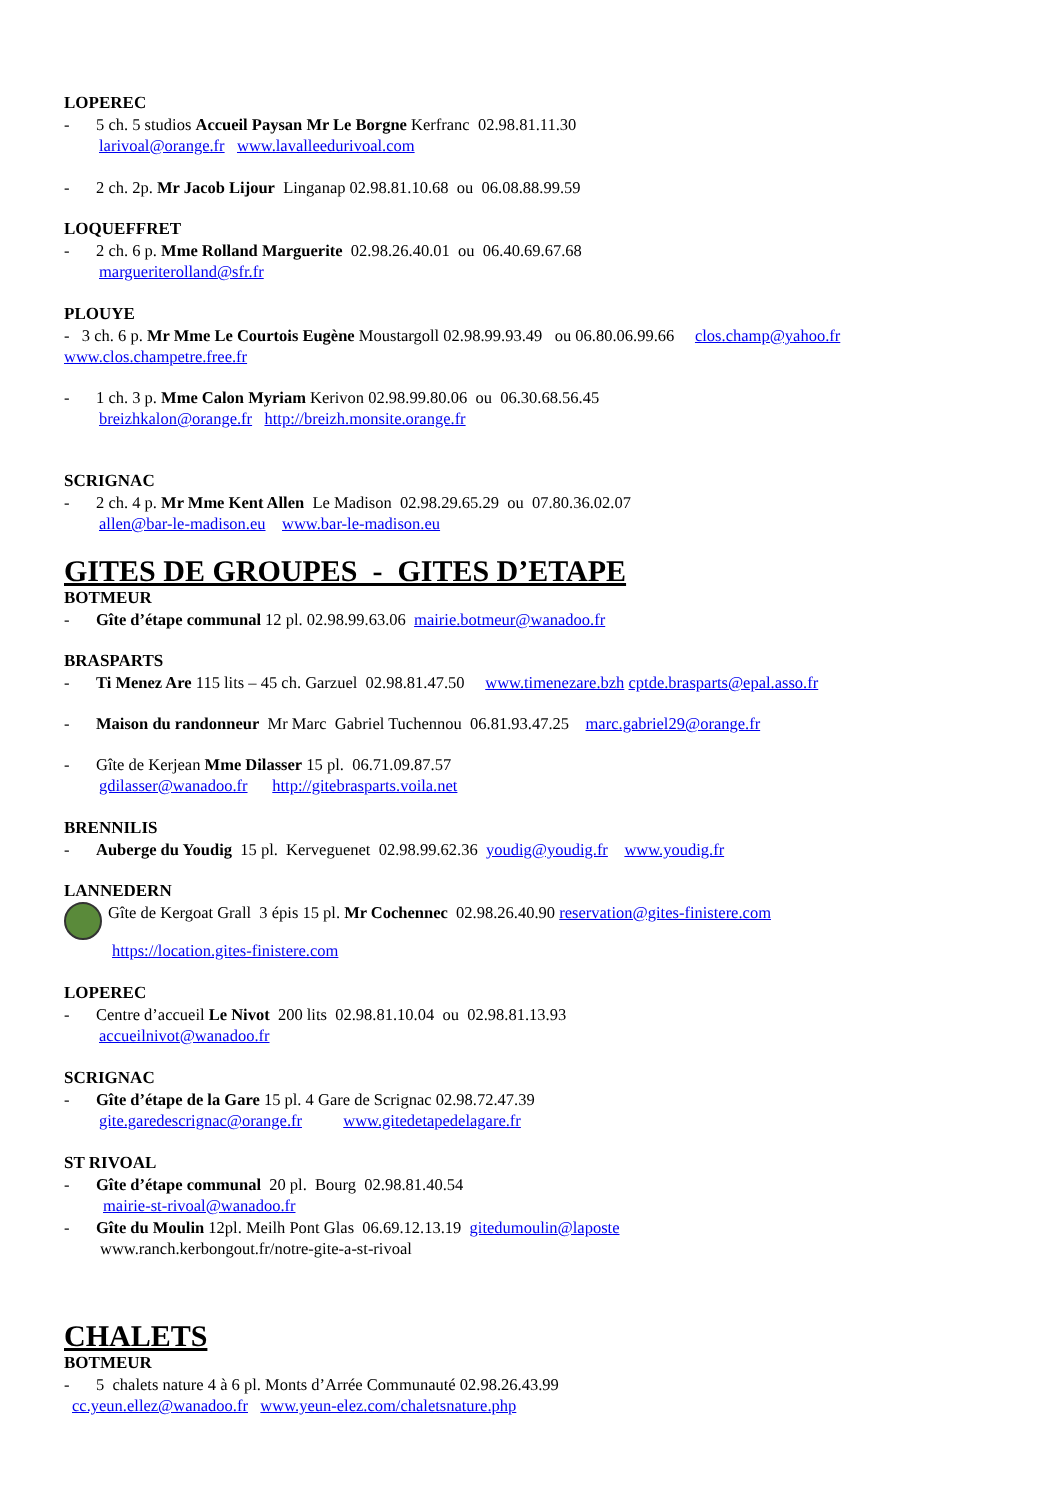LOPEREC
- 5 ch. 5 studios Accueil Paysan Mr Le Borgne Kerfranc 02.98.81.11.30
larivoal@orange.fr www.lavalleedurivoal.com
- 2 ch. 2p. Mr Jacob Lijour Linganap 02.98.81.10.68 ou 06.08.88.99.59
LOQUEFFRET
- 2 ch. 6 p. Mme Rolland Marguerite 02.98.26.40.01 ou 06.40.69.67.68
margueriterolland@sfr.fr
PLOUYE
- 3 ch. 6 p. Mr Mme Le Courtois Eugène Moustargoll 02.98.99.93.49 ou 06.80.06.99.66 clos.champ@yahoo.fr www.clos.champetre.free.fr
- 1 ch. 3 p. Mme Calon Myriam Kerivon 02.98.99.80.06 ou 06.30.68.56.45
breizhkalon@orange.fr http://breizh.monsite.orange.fr
SCRIGNAC
- 2 ch. 4 p. Mr Mme Kent Allen Le Madison 02.98.29.65.29 ou 07.80.36.02.07
allen@bar-le-madison.eu www.bar-le-madison.eu
GITES DE GROUPES - GITES D’ETAPE
BOTMEUR
- Gîte d’étape communal 12 pl. 02.98.99.63.06 mairie.botmeur@wanadoo.fr
BRASPARTS
- Ti Menez Are 115 lits – 45 ch. Garzuel 02.98.81.47.50 www.timenezare.bzh cptde.brasparts@epal.asso.fr
- Maison du randonneur Mr Marc Gabriel Tuchennou 06.81.93.47.25 marc.gabriel29@orange.fr
- Gîte de Kerjean Mme Dilasser 15 pl. 06.71.09.87.57
gdilasser@wanadoo.fr http://gitebrasparts.voila.net
BRENNILIS
- Auberge du Youdig 15 pl. Kerveguenet 02.98.99.62.36 youdig@youdig.fr www.youdig.fr
LANNEDERN
Gîte de Kergoat Grall 3 épis 15 pl. Mr Cochennec 02.98.26.40.90 reservation@gites-finistere.com
https://location.gites-finistere.com
LOPEREC
- Centre d’accueil Le Nivot 200 lits 02.98.81.10.04 ou 02.98.81.13.93
accueilnivot@wanadoo.fr
SCRIGNAC
- Gîte d’étape de la Gare 15 pl. 4 Gare de Scrignac 02.98.72.47.39
gite.garedescrignac@orange.fr www.gitedetapedelagare.fr
ST RIVOAL
- Gîte d’étape communal 20 pl. Bourg 02.98.81.40.54
mairie-st-rivoal@wanadoo.fr
- Gîte du Moulin 12pl. Meilh Pont Glas 06.69.12.13.19 gitedumoulin@laposte
www.ranch.kerbongout.fr/notre-gite-a-st-rivoal
CHALETS
BOTMEUR
- 5 chalets nature 4 à 6 pl. Monts d’Arrée Communauté 02.98.26.43.99
cc.yeun.ellez@wanadoo.fr www.yeun-elez.com/chaletsnature.php